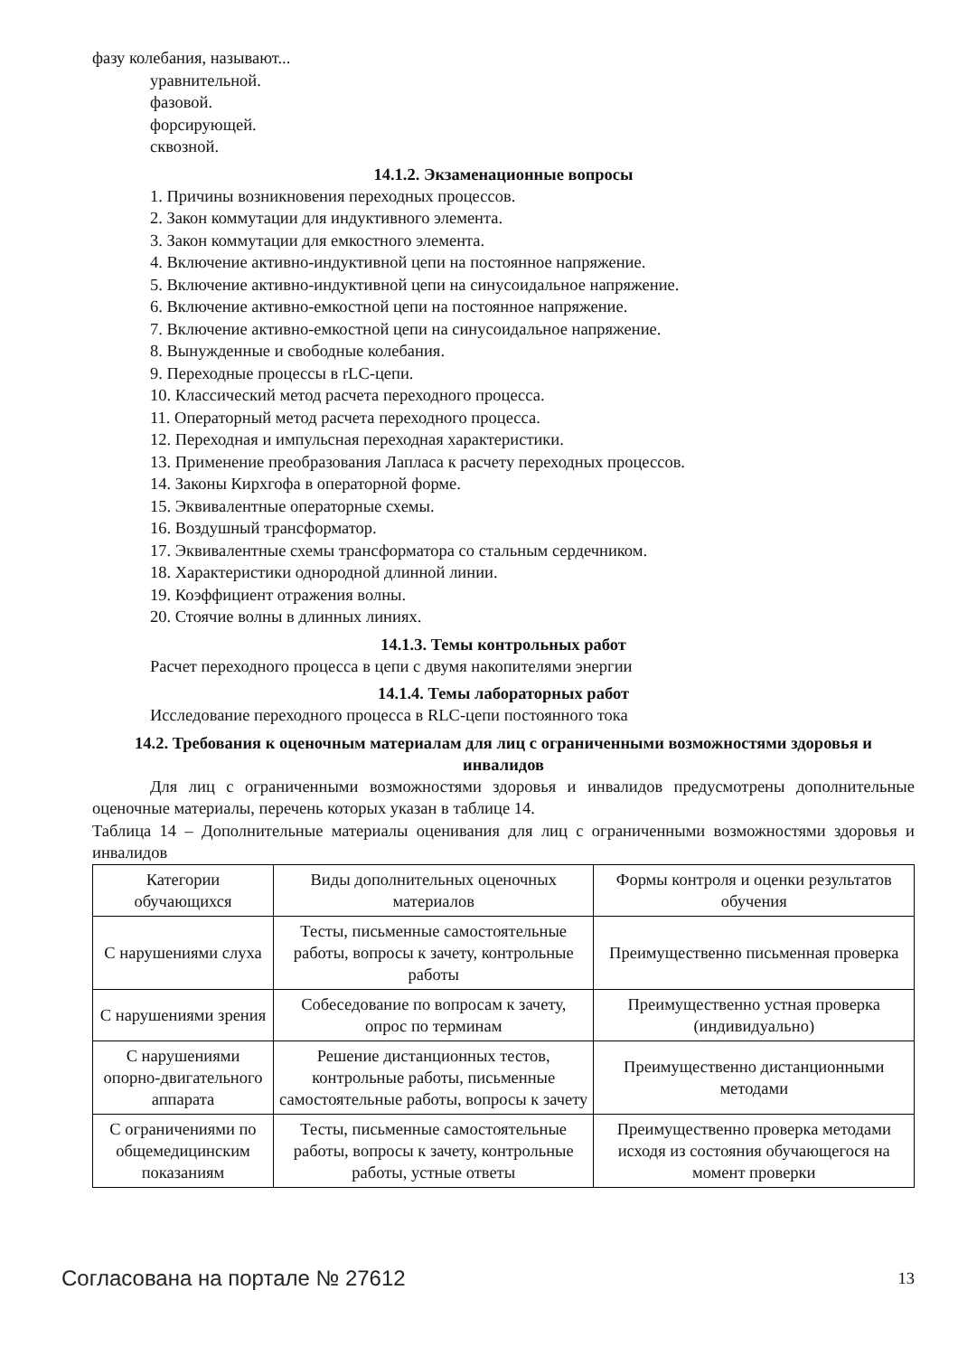фазу колебания, называют...
уравнительной.
фазовой.
форсирующей.
сквозной.
14.1.2. Экзаменационные вопросы
1. Причины возникновения переходных процессов.
2. Закон коммутации для индуктивного элемента.
3. Закон коммутации для емкостного элемента.
4. Включение активно-индуктивной цепи на постоянное напряжение.
5. Включение активно-индуктивной цепи на синусоидальное напряжение.
6. Включение активно-емкостной цепи на постоянное напряжение.
7. Включение активно-емкостной цепи на синусоидальное напряжение.
8. Вынужденные и свободные колебания.
9. Переходные процессы в rLC-цепи.
10. Классический метод расчета переходного процесса.
11. Операторный метод расчета переходного процесса.
12. Переходная и импульсная переходная характеристики.
13. Применение преобразования Лапласа к расчету переходных процессов.
14. Законы Кирхгофа в операторной форме.
15. Эквивалентные операторные схемы.
16. Воздушный трансформатор.
17. Эквивалентные схемы трансформатора со стальным сердечником.
18. Характеристики однородной длинной линии.
19. Коэффициент отражения волны.
20. Стоячие волны в длинных линиях.
14.1.3. Темы контрольных работ
Расчет переходного процесса в цепи с двумя накопителями энергии
14.1.4. Темы лабораторных работ
Исследование переходного процесса в RLC-цепи постоянного тока
14.2. Требования к оценочным материалам для лиц с ограниченными возможностями здоровья и инвалидов
Для лиц с ограниченными возможностями здоровья и инвалидов предусмотрены дополнительные оценочные материалы, перечень которых указан в таблице 14.
Таблица 14 – Дополнительные материалы оценивания для лиц с ограниченными возможностями здоровья и инвалидов
| Категории обучающихся | Виды дополнительных оценочных материалов | Формы контроля и оценки результатов обучения |
| С нарушениями слуха | Тесты, письменные самостоятельные работы, вопросы к зачету, контрольные работы | Преимущественно письменная проверка |
| С нарушениями зрения | Собеседование по вопросам к зачету, опрос по терминам | Преимущественно устная проверка (индивидуально) |
| С нарушениями опорно-двигательного аппарата | Решение дистанционных тестов, контрольные работы, письменные самостоятельные работы, вопросы к зачету | Преимущественно дистанционными методами |
| С ограничениями по общемедицинским показаниям | Тесты, письменные самостоятельные работы, вопросы к зачету, контрольные работы, устные ответы | Преимущественно проверка методами исходя из состояния обучающегося на момент проверки |
Согласована на портале № 27612 13